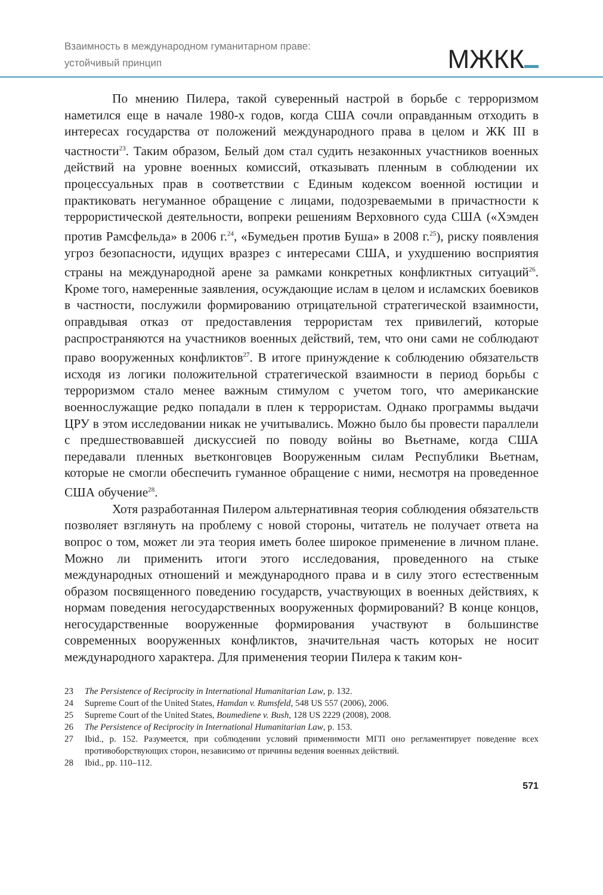Взаимность в международном гуманитарном праве:
устойчивый принцип
МЖКК
По мнению Пилера, такой суверенный настрой в борьбе с терроризмом наметился еще в начале 1980-х годов, когда США сочли оправданным отходить в интересах государства от положений международного права в целом и ЖК III в частности<sup>23</sup>. Таким образом, Белый дом стал судить незаконных участников военных действий на уровне военных комиссий, отказывать пленным в соблюдении их процессуальных прав в соответствии с Единым кодексом военной юстиции и практиковать негуманное обращение с лицами, подозреваемыми в причастности к террористической деятельности, вопреки решениям Верховного суда США («Хэмден против Рамсфельда» в 2006 г.<sup>24</sup>, «Бумедьен против Буша» в 2008 г.<sup>25</sup>), риску появления угроз безопасности, идущих вразрез с интересами США, и ухудшению восприятия страны на международной арене за рамками конкретных конфликтных ситуаций<sup>26</sup>. Кроме того, намеренные заявления, осуждающие ислам в целом и исламских боевиков в частности, послужили формированию отрицательной стратегической взаимности, оправдывая отказ от предоставления террористам тех привилегий, которые распространяются на участников военных действий, тем, что они сами не соблюдают право вооруженных конфликтов<sup>27</sup>. В итоге принуждение к соблюдению обязательств исходя из логики положительной стратегической взаимности в период борьбы с терроризмом стало менее важным стимулом с учетом того, что американские военнослужащие редко попадали в плен к террористам. Однако программы выдачи ЦРУ в этом исследовании никак не учитывались. Можно было бы провести параллели с предшествовавшей дискуссией по поводу войны во Вьетнаме, когда США передавали пленных вьетконговцев Вооруженным силам Республики Вьетнам, которые не смогли обеспечить гуманное обращение с ними, несмотря на проведенное США обучение<sup>28</sup>.
Хотя разработанная Пилером альтернативная теория соблюдения обязательств позволяет взглянуть на проблему с новой стороны, читатель не получает ответа на вопрос о том, может ли эта теория иметь более широкое применение в личном плане. Можно ли применить итоги этого исследования, проведенного на стыке международных отношений и международного права и в силу этого естественным образом посвященного поведению государств, участвующих в военных действиях, к нормам поведения негосударственных вооруженных формирований? В конце концов, негосударственные вооруженные формирования участвуют в большинстве современных вооруженных конфликтов, значительная часть которых не носит международного характера. Для применения теории Пилера к таким кон-
23 The Persistence of Reciprocity in International Humanitarian Law, p. 132.
24 Supreme Court of the United States, Hamdan v. Rumsfeld, 548 US 557 (2006), 2006.
25 Supreme Court of the United States, Boumediene v. Bush, 128 US 2229 (2008), 2008.
26 The Persistence of Reciprocity in International Humanitarian Law, p. 153.
27 Ibid., p. 152. Разумеется, при соблюдении условий применимости МГП оно регламентирует поведение всех противоборствующих сторон, независимо от причины ведения военных действий.
28 Ibid., pp. 110–112.
571